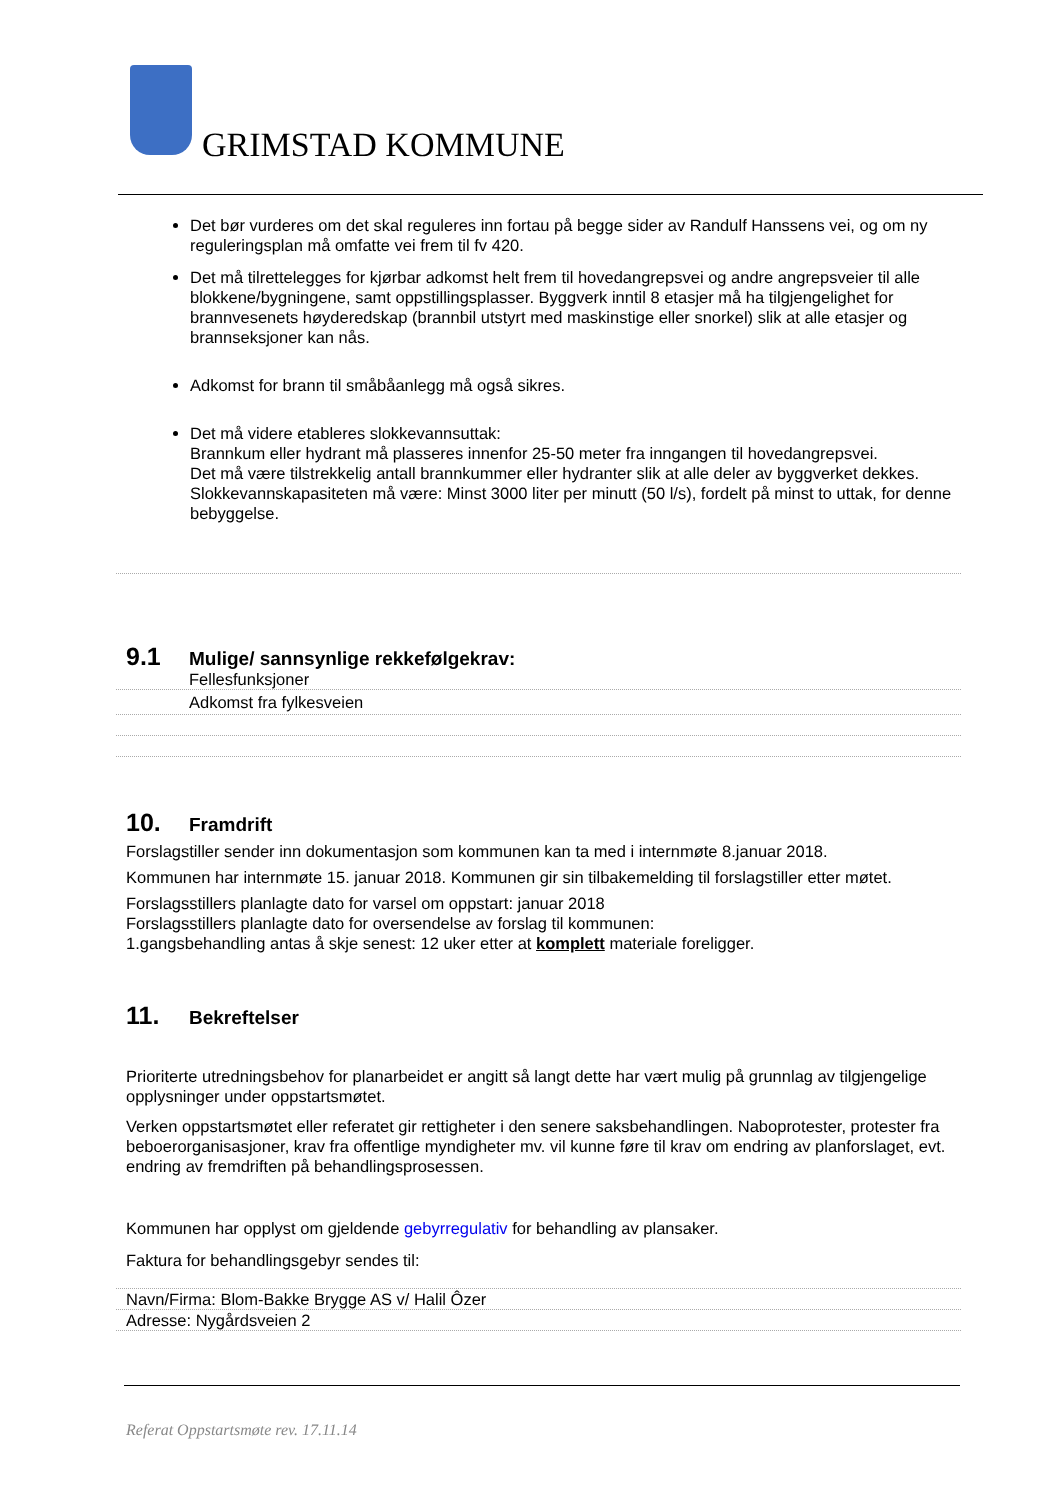GRIMSTAD KOMMUNE
Det bør vurderes om det skal reguleres inn fortau på begge sider av Randulf Hanssens vei, og om ny reguleringsplan må omfatte vei frem til fv 420.
Det må tilrettelegges for kjørbar adkomst helt frem til hovedangrepsvei og andre angrepsveier til alle blokkene/bygningene, samt oppstillingsplasser. Byggverk inntil 8 etasjer må ha tilgjengelighet for brannvesenets høyderedskap (brannbil utstyrt med maskinstige eller snorkel) slik at alle etasjer og brannseksjoner kan nås.
Adkomst for brann til småbåanlegg må også sikres.
Det må videre etableres slokkevannsuttak:
Brannkum eller hydrant må plasseres innenfor 25-50 meter fra inngangen til hovedangrepsvei.
Det må være tilstrekkelig antall brannkummer eller hydranter slik at alle deler av byggverket dekkes.
Slokkevannskapasiteten må være: Minst 3000 liter per minutt (50 l/s), fordelt på minst to uttak, for denne bebyggelse.
9.1 Mulige/ sannsynlige rekkefølgekrav:
Fellesfunksjoner
Adkomst fra fylkesveien
10. Framdrift
Forslagstiller sender inn dokumentasjon som kommunen kan ta med i internmøte 8.januar 2018.
Kommunen har internmøte 15. januar 2018. Kommunen gir sin tilbakemelding til forslagstiller etter møtet.
Forslagsstillers planlagte dato for varsel om oppstart: januar 2018
Forslagsstillers planlagte dato for oversendelse av forslag til kommunen:
1.gangsbehandling antas å skje senest: 12 uker etter at komplett materiale foreligger.
11. Bekreftelser
Prioriterte utredningsbehov for planarbeidet er angitt så langt dette har vært mulig på grunnlag av tilgjengelige opplysninger under oppstartsmøtet.
Verken oppstartsmøtet eller referatet gir rettigheter i den senere saksbehandlingen. Naboprotester, protester fra beboerorganisasjoner, krav fra offentlige myndigheter mv. vil kunne føre til krav om endring av planforslaget, evt. endring av fremdriften på behandlingsprosessen.
Kommunen har opplyst om gjeldende gebyrregulativ for behandling av plansaker.
Faktura for behandlingsgebyr sendes til:
Navn/Firma: Blom-Bakke Brygge AS v/ Halil Ôzer
Adresse: Nygårdsveien 2
Referat Oppstartsmøte rev. 17.11.14